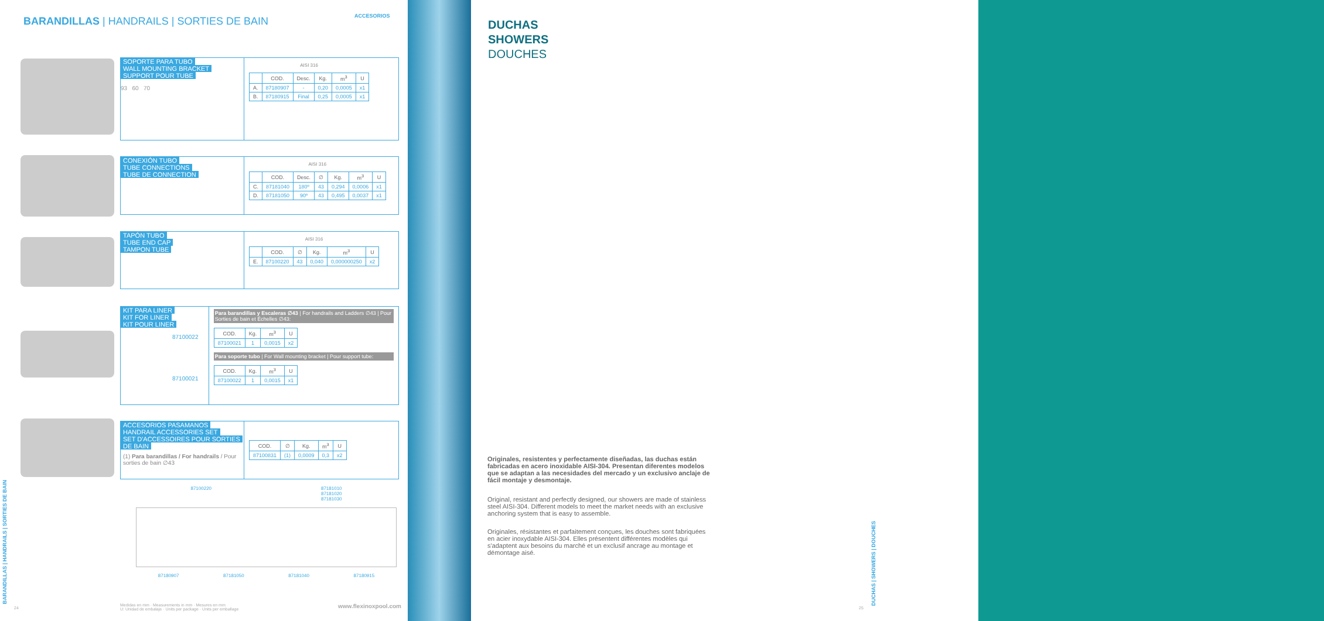BARANDILLAS | HANDRAILS | SORTIES DE BAIN
ACCESORIOS
SOPORTE PARA TUBO
WALL MOUNTING BRACKET
SUPPORT POUR TUBE
93 60 70
AISI 316
| | COD. | Desc. | Kg. | m<sup>3</sup> | U |
| --- | --- | --- | --- | --- | --- |
| A. | 87180907 | - | 0,20 | 0,0005 | x1 |
| B. | 87180915 | Final | 0,25 | 0,0005 | x1 |
CONEXIÓN TUBO
TUBE CONNECTIONS
TUBE DE CONNECTION
AISI 316
| | COD. | Desc. | ∅ | Kg. | m<sup>3</sup> | U |
| --- | --- | --- | --- | --- | --- | --- |
| C. | 87181040 | 180º | 43 | 0,294 | 0,0006 | x1 |
| D. | 87181050 | 90º | 43 | 0,495 | 0,0037 | x1 |
TAPÓN TUBO
TUBE END CAP
TAMPON TUBE
AISI 316
| | COD. | ∅ | Kg. | m<sup>3</sup> | U |
| --- | --- | --- | --- | --- | --- |
| E. | 87100220 | 43 | 0,040 | 0,000000250 | x2 |
KIT PARA LINER
KIT FOR LINER
KIT POUR LINER
87100022
87100021
Para barandillas y Escaleras ∅43 | For handrails and Ladders ∅43 | Pour Sorties de bain et Échelles ∅43:
| COD. | Kg. | m<sup>3</sup> | U |
| --- | --- | --- | --- |
| 87100021 | 1 | 0,0015 | x2 |
Para soporte tubo | For Wall mounting bracket | Pour support tube:
| COD. | Kg. | m<sup>3</sup> | U |
| --- | --- | --- | --- |
| 87100022 | 1 | 0,0015 | x1 |
ACCESORIOS PASAMANOS
HANDRAIL ACCESSORIES SET
SET D'ACCESSOIRES POUR SORTIES
DE BAIN
(1) Para barandillas / For handrails / Pour sorties de bain ∅43
| COD. | ∅ | Kg. | m<sup>3</sup> | U |
| --- | --- | --- | --- | --- |
| 87100831 | (1) | 0,0009 | 0,3 | x2 |
87100220 87181010
87181020
87181030
87180907 87181050 87181040 87180915
Medidas en mm · Measurements in mm · Mesures en mm
U: Unidad de embalaje · Units per package · Units per emballage
www.flexinoxpool.com
24
BARANDILLAS | HANDRAILS | SORTIES DE BAIN
DUCHAS
SHOWERS
DOUCHES
Originales, resistentes y perfectamente diseñadas, las duchas están fabricadas en acero inoxidable AISI-304. Presentan diferentes modelos que se adaptan a las necesidades del mercado y un exclusivo anclaje de fácil montaje y desmontaje.
Original, resistant and perfectly designed, our showers are made of stainless steel AISI-304. Different models to meet the market needs with an exclusive anchoring system that is easy to assemble.
Originales, résistantes et parfaitement conçues, les douches sont fabriquées en acier inoxydable AISI-304. Elles présentent différentes modèles qui s'adaptent aux besoins du marché et un exclusif ancrage au montage et démontage aisé.
DUCHAS | SHOWERS | DOUCHES
25